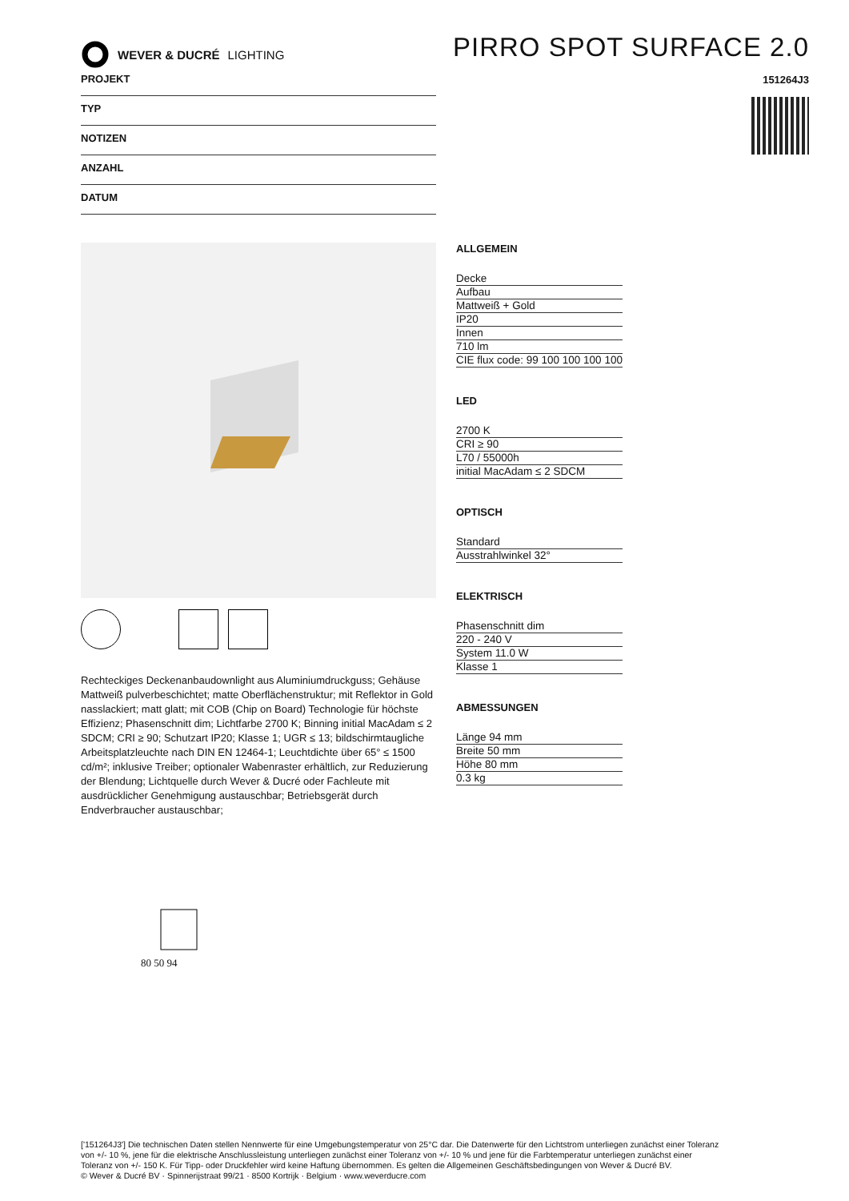WEVER & DUCRÉ LIGHTING
PIRRO SPOT SURFACE 2.0
151264J3
PROJEKT
TYP
NOTIZEN
ANZAHL
DATUM
Rechteckiges Deckenanbaudownlight aus Aluminiumdruckguss; Gehäuse Mattweiß pulverbeschichtet; matte Oberflächenstruktur; mit Reflektor in Gold nasslackiert; matt glatt; mit COB (Chip on Board) Technologie für höchste Effizienz; Phasenschnitt dim; Lichtfarbe 2700 K; Binning initial MacAdam ≤ 2 SDCM; CRI ≥ 90; Schutzart IP20; Klasse 1; UGR ≤ 13; bildschirmtaugliche Arbeitsplatzleuchte nach DIN EN 12464-1; Leuchtdichte über 65° ≤ 1500 cd/m²; inklusive Treiber; optionaler Wabenraster erhältlich, zur Reduzierung der Blendung; Lichtquelle durch Wever & Ducré oder Fachleute mit ausdrücklicher Genehmigung austauschbar; Betriebsgerät durch Endverbraucher austauschbar;
80 50 94
ALLGEMEIN
Decke
Aufbau
Mattweiß + Gold
IP20
Innen
710 lm
CIE flux code: 99 100 100 100 100
LED
2700 K
CRI ≥ 90
L70 / 55000h
initial MacAdam ≤ 2 SDCM
OPTISCH
Standard
Ausstrahlwinkel 32°
ELEKTRISCH
Phasenschnitt dim
220 - 240 V
System 11.0 W
Klasse 1
ABMESSUNGEN
Länge 94 mm
Breite 50 mm
Höhe 80 mm
0.3 kg
['151264J3'] Die technischen Daten stellen Nennwerte für eine Umgebungstemperatur von 25°C dar. Die Datenwerte für den Lichtstrom unterliegen zunächst einer Toleranz von +/- 10 %, jene für die elektrische Anschlussleistung unterliegen zunächst einer Toleranz von +/- 10 % und jene für die Farbtemperatur unterliegen zunächst einer Toleranz von +/- 150 K. Für Tipp- oder Druckfehler wird keine Haftung übernommen. Es gelten die Allgemeinen Geschäftsbedingungen von Wever & Ducré BV.
© Wever & Ducré BV · Spinnerijstraat 99/21 · 8500 Kortrijk · Belgium · www.weverducre.com